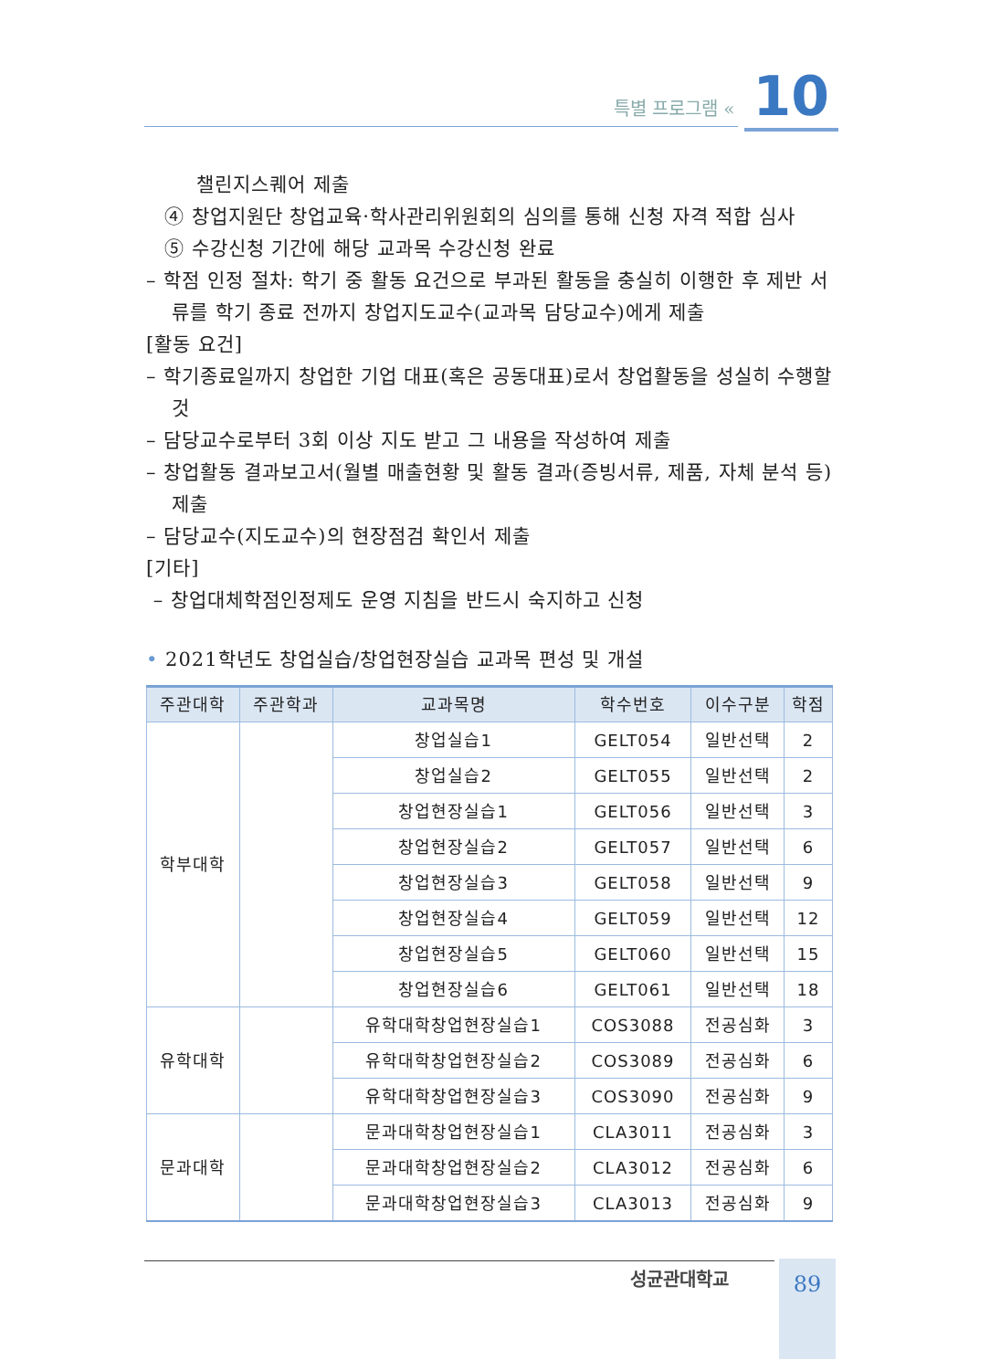특별 프로그램 « 10
챌린지스퀘어 제출
④ 창업지원단 창업교육·학사관리위원회의 심의를 통해 신청 자격 적합 심사
⑤ 수강신청 기간에 해당 교과목 수강신청 완료
– 학점 인정 절차: 학기 중 활동 요건으로 부과된 활동을 충실히 이행한 후 제반 서류를 학기 종료 전까지 창업지도교수(교과목 담당교수)에게 제출
[활동 요건]
– 학기종료일까지 창업한 기업 대표(혹은 공동대표)로서 창업활동을 성실히 수행할 것
– 담당교수로부터 3회 이상 지도 받고 그 내용을 작성하여 제출
– 창업활동 결과보고서(월별 매출현황 및 활동 결과(증빙서류, 제품, 자체 분석 등) 제출
– 담당교수(지도교수)의 현장점검 확인서 제출
[기타]
– 창업대체학점인정제도 운영 지침을 반드시 숙지하고 신청
• 2021학년도 창업실습/창업현장실습 교과목 편성 및 개설
| 주관대학 | 주관학과 | 교과목명 | 학수번호 | 이수구분 | 학점 |
| --- | --- | --- | --- | --- | --- |
| 학부대학 | | 창업실습1 | GELT054 | 일반선택 | 2 |
| | | 창업실습2 | GELT055 | 일반선택 | 2 |
| | | 창업현장실습1 | GELT056 | 일반선택 | 3 |
| | | 창업현장실습2 | GELT057 | 일반선택 | 6 |
| | | 창업현장실습3 | GELT058 | 일반선택 | 9 |
| | | 창업현장실습4 | GELT059 | 일반선택 | 12 |
| | | 창업현장실습5 | GELT060 | 일반선택 | 15 |
| | | 창업현장실습6 | GELT061 | 일반선택 | 18 |
| 유학대학 | | 유학대학창업현장실습1 | COS3088 | 전공심화 | 3 |
| | | 유학대학창업현장실습2 | COS3089 | 전공심화 | 6 |
| | | 유학대학창업현장실습3 | COS3090 | 전공심화 | 9 |
| 문과대학 | | 문과대학창업현장실습1 | CLA3011 | 전공심화 | 3 |
| | | 문과대학창업현장실습2 | CLA3012 | 전공심화 | 6 |
| | | 문과대학창업현장실습3 | CLA3013 | 전공심화 | 9 |
성균관대학교 89